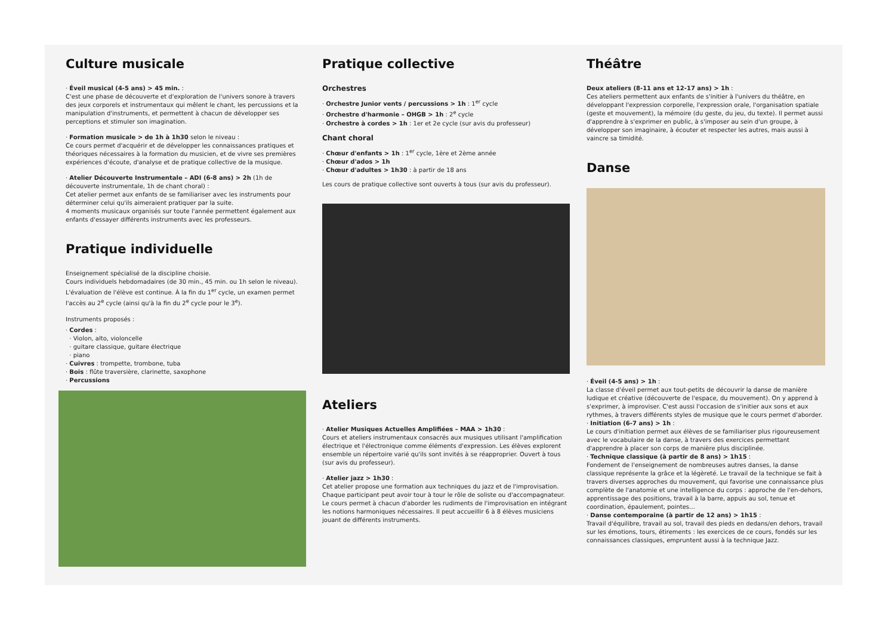Culture musicale
· Éveil musical (4-5 ans) > 45 min. :
C'est une phase de découverte et d'exploration de l'univers sonore à travers des jeux corporels et instrumentaux qui mêlent le chant, les percussions et la manipulation d'instruments, et permettent à chacun de développer ses perceptions et stimuler son imagination.
· Formation musicale > de 1h à 1h30 selon le niveau :
Ce cours permet d'acquérir et de développer les connaissances pratiques et théoriques nécessaires à la formation du musicien, et de vivre ses premières expériences d'écoute, d'analyse et de pratique collective de la musique.
· Atelier Découverte Instrumentale – ADI (6-8 ans) > 2h (1h de découverte instrumentale, 1h de chant choral) :
Cet atelier permet aux enfants de se familiariser avec les instruments pour déterminer celui qu'ils aimeraient pratiquer par la suite.
4 moments musicaux organisés sur toute l'année permettent également aux enfants d'essayer différents instruments avec les professeurs.
Pratique individuelle
Enseignement spécialisé de la discipline choisie.
Cours individuels hebdomadaires (de 30 min., 45 min. ou 1h selon le niveau). L'évaluation de l'élève est continue. À la fin du 1<sup>er</sup> cycle, un examen permet l'accès au 2<sup>e</sup> cycle (ainsi qu'à la fin du 2<sup>e</sup> cycle pour le 3<sup>e</sup>).
Instruments proposés :
· Cordes :
· Violon, alto, violoncelle
· guitare classique, guitare électrique
· piano
· Cuivres : trompette, trombone, tuba
· Bois : flûte traversière, clarinette, saxophone
· Percussions
Pratique collective
Orchestres
· Orchestre Junior vents / percussions > 1h : 1<sup>er</sup> cycle
· Orchestre d'harmonie – OHGB > 1h : 2<sup>e</sup> cycle
· Orchestre à cordes > 1h : 1er et 2e cycle (sur avis du professeur)
Chant choral
· Chœur d'enfants > 1h : 1<sup>er</sup> cycle, 1ère et 2ème année
· Chœur d'ados > 1h
· Chœur d'adultes > 1h30 : à partir de 18 ans
Les cours de pratique collective sont ouverts à tous (sur avis du professeur).
Ateliers
· Atelier Musiques Actuelles Amplifiées – MAA > 1h30 :
Cours et ateliers instrumentaux consacrés aux musiques utilisant l'amplification électrique et l'électronique comme éléments d'expression. Les élèves explorent ensemble un répertoire varié qu'ils sont invités à se réapproprier. Ouvert à tous (sur avis du professeur).
· Atelier jazz > 1h30 :
Cet atelier propose une formation aux techniques du jazz et de l'improvisation. Chaque participant peut avoir tour à tour le rôle de soliste ou d'accompagnateur. Le cours permet à chacun d'aborder les rudiments de l'improvisation en intégrant les notions harmoniques nécessaires. Il peut accueillir 6 à 8 élèves musiciens jouant de différents instruments.
Théâtre
Deux ateliers (8-11 ans et 12-17 ans) > 1h :
Ces ateliers permettent aux enfants de s'initier à l'univers du théâtre, en développant l'expression corporelle, l'expression orale, l'organisation spatiale (geste et mouvement), la mémoire (du geste, du jeu, du texte). Il permet aussi d'apprendre à s'exprimer en public, à s'imposer au sein d'un groupe, à développer son imaginaire, à écouter et respecter les autres, mais aussi à vaincre sa timidité.
Danse
· Éveil (4-5 ans) > 1h :
La classe d'éveil permet aux tout-petits de découvrir la danse de manière ludique et créative (découverte de l'espace, du mouvement). On y apprend à s'exprimer, à improviser. C'est aussi l'occasion de s'initier aux sons et aux rythmes, à travers différents styles de musique que le cours permet d'aborder.
· Initiation (6-7 ans) > 1h :
Le cours d'initiation permet aux élèves de se familiariser plus rigoureusement avec le vocabulaire de la danse, à travers des exercices permettant d'apprendre à placer son corps de manière plus disciplinée.
· Technique classique (à partir de 8 ans) > 1h15 :
Fondement de l'enseignement de nombreuses autres danses, la danse classique représente la grâce et la légèreté. Le travail de la technique se fait à travers diverses approches du mouvement, qui favorise une connaissance plus complète de l'anatomie et une intelligence du corps : approche de l'en-dehors, apprentissage des positions, travail à la barre, appuis au sol, tenue et coordination, épaulement, pointes…
· Danse contemporaine (à partir de 12 ans) > 1h15 :
Travail d'équilibre, travail au sol, travail des pieds en dedans/en dehors, travail sur les émotions, tours, étirements : les exercices de ce cours, fondés sur les connaissances classiques, empruntent aussi à la technique Jazz.